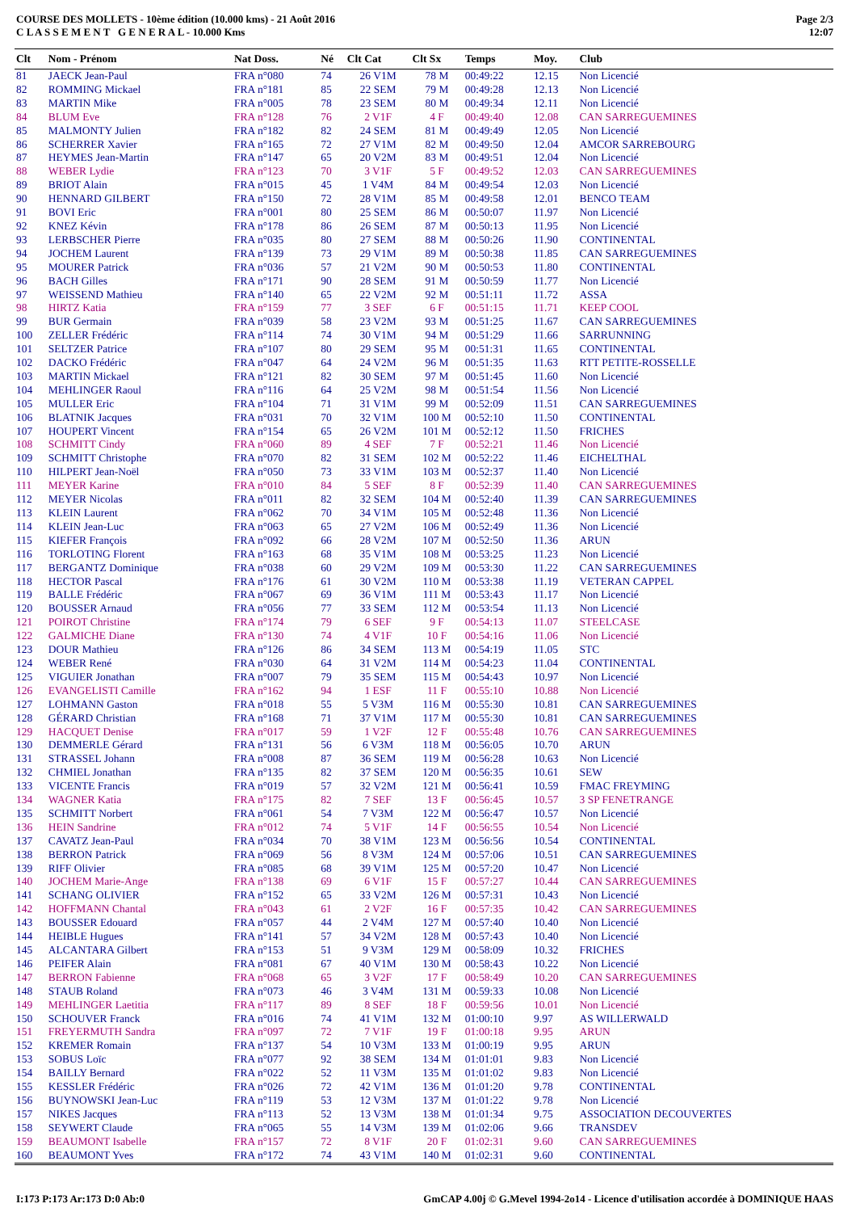COURSE DES MOLLETS - 10ème édition (10.000 kms) - 21 Août 2016
C L A S S E M E N T G E N E R A L - 10.000 Kms
Page 2/3
12:07
| Clt | Nom - Prénom | Nat Doss. | Né | Clt Cat | Clt Sx | Temps | Moy. | Club |
| --- | --- | --- | --- | --- | --- | --- | --- | --- |
| 81 | JAECK Jean-Paul | FRA n°080 | 74 | 26 V1M | 78 M | 00:49:22 | 12.15 | Non Licencié |
| 82 | ROMMING Mickael | FRA n°181 | 85 | 22 SEM | 79 M | 00:49:28 | 12.13 | Non Licencié |
| 83 | MARTIN Mike | FRA n°005 | 78 | 23 SEM | 80 M | 00:49:34 | 12.11 | Non Licencié |
| 84 | BLUM Eve | FRA n°128 | 76 | 2 V1F | 4 F | 00:49:40 | 12.08 | CAN SARREGUEMINES |
| 85 | MALMONTY Julien | FRA n°182 | 82 | 24 SEM | 81 M | 00:49:49 | 12.05 | Non Licencié |
| 86 | SCHERRER Xavier | FRA n°165 | 72 | 27 V1M | 82 M | 00:49:50 | 12.04 | AMCOR SARREBOURG |
| 87 | HEYMES Jean-Martin | FRA n°147 | 65 | 20 V2M | 83 M | 00:49:51 | 12.04 | Non Licencié |
| 88 | WEBER Lydie | FRA n°123 | 70 | 3 V1F | 5 F | 00:49:52 | 12.03 | CAN SARREGUEMINES |
| 89 | BRIOT Alain | FRA n°015 | 45 | 1 V4M | 84 M | 00:49:54 | 12.03 | Non Licencié |
| 90 | HENNARD GILBERT | FRA n°150 | 72 | 28 V1M | 85 M | 00:49:58 | 12.01 | BENCO TEAM |
| 91 | BOVI Eric | FRA n°001 | 80 | 25 SEM | 86 M | 00:50:07 | 11.97 | Non Licencié |
| 92 | KNEZ Kévin | FRA n°178 | 86 | 26 SEM | 87 M | 00:50:13 | 11.95 | Non Licencié |
| 93 | LERBSCHER Pierre | FRA n°035 | 80 | 27 SEM | 88 M | 00:50:26 | 11.90 | CONTINENTAL |
| 94 | JOCHEM Laurent | FRA n°139 | 73 | 29 V1M | 89 M | 00:50:38 | 11.85 | CAN SARREGUEMINES |
| 95 | MOURER Patrick | FRA n°036 | 57 | 21 V2M | 90 M | 00:50:53 | 11.80 | CONTINENTAL |
| 96 | BACH Gilles | FRA n°171 | 90 | 28 SEM | 91 M | 00:50:59 | 11.77 | Non Licencié |
| 97 | WEISSEND Mathieu | FRA n°140 | 65 | 22 V2M | 92 M | 00:51:11 | 11.72 | ASSA |
| 98 | HIRTZ Katia | FRA n°159 | 77 | 3 SEF | 6 F | 00:51:15 | 11.71 | KEEP COOL |
| 99 | BUR Germain | FRA n°039 | 58 | 23 V2M | 93 M | 00:51:25 | 11.67 | CAN SARREGUEMINES |
| 100 | ZELLER Frédéric | FRA n°114 | 74 | 30 V1M | 94 M | 00:51:29 | 11.66 | SARRUNNING |
| 101 | SELTZER Patrice | FRA n°107 | 80 | 29 SEM | 95 M | 00:51:31 | 11.65 | CONTINENTAL |
| 102 | DACKO Frédéric | FRA n°047 | 64 | 24 V2M | 96 M | 00:51:35 | 11.63 | RTT PETITE-ROSSELLE |
| 103 | MARTIN Mickael | FRA n°121 | 82 | 30 SEM | 97 M | 00:51:45 | 11.60 | Non Licencié |
| 104 | MEHLINGER Raoul | FRA n°116 | 64 | 25 V2M | 98 M | 00:51:54 | 11.56 | Non Licencié |
| 105 | MULLER Eric | FRA n°104 | 71 | 31 V1M | 99 M | 00:52:09 | 11.51 | CAN SARREGUEMINES |
| 106 | BLATNIK Jacques | FRA n°031 | 70 | 32 V1M | 100 M | 00:52:10 | 11.50 | CONTINENTAL |
| 107 | HOUPERT Vincent | FRA n°154 | 65 | 26 V2M | 101 M | 00:52:12 | 11.50 | FRICHES |
| 108 | SCHMITT Cindy | FRA n°060 | 89 | 4 SEF | 7 F | 00:52:21 | 11.46 | Non Licencié |
| 109 | SCHMITT Christophe | FRA n°070 | 82 | 31 SEM | 102 M | 00:52:22 | 11.46 | EICHELTHAL |
| 110 | HILPERT Jean-Noël | FRA n°050 | 73 | 33 V1M | 103 M | 00:52:37 | 11.40 | Non Licencié |
| 111 | MEYER Karine | FRA n°010 | 84 | 5 SEF | 8 F | 00:52:39 | 11.40 | CAN SARREGUEMINES |
| 112 | MEYER Nicolas | FRA n°011 | 82 | 32 SEM | 104 M | 00:52:40 | 11.39 | CAN SARREGUEMINES |
| 113 | KLEIN Laurent | FRA n°062 | 70 | 34 V1M | 105 M | 00:52:48 | 11.36 | Non Licencié |
| 114 | KLEIN Jean-Luc | FRA n°063 | 65 | 27 V2M | 106 M | 00:52:49 | 11.36 | Non Licencié |
| 115 | KIEFER François | FRA n°092 | 66 | 28 V2M | 107 M | 00:52:50 | 11.36 | ARUN |
| 116 | TORLOTING Florent | FRA n°163 | 68 | 35 V1M | 108 M | 00:53:25 | 11.23 | Non Licencié |
| 117 | BERGANTZ Dominique | FRA n°038 | 60 | 29 V2M | 109 M | 00:53:30 | 11.22 | CAN SARREGUEMINES |
| 118 | HECTOR Pascal | FRA n°176 | 61 | 30 V2M | 110 M | 00:53:38 | 11.19 | VETERAN CAPPEL |
| 119 | BALLE Frédéric | FRA n°067 | 69 | 36 V1M | 111 M | 00:53:43 | 11.17 | Non Licencié |
| 120 | BOUSSER Arnaud | FRA n°056 | 77 | 33 SEM | 112 M | 00:53:54 | 11.13 | Non Licencié |
| 121 | POIROT Christine | FRA n°174 | 79 | 6 SEF | 9 F | 00:54:13 | 11.07 | STEELCASE |
| 122 | GALMICHE Diane | FRA n°130 | 74 | 4 V1F | 10 F | 00:54:16 | 11.06 | Non Licencié |
| 123 | DOUR Mathieu | FRA n°126 | 86 | 34 SEM | 113 M | 00:54:19 | 11.05 | STC |
| 124 | WEBER René | FRA n°030 | 64 | 31 V2M | 114 M | 00:54:23 | 11.04 | CONTINENTAL |
| 125 | VIGUIER Jonathan | FRA n°007 | 79 | 35 SEM | 115 M | 00:54:43 | 10.97 | Non Licencié |
| 126 | EVANGELISTI Camille | FRA n°162 | 94 | 1 ESF | 11 F | 00:55:10 | 10.88 | Non Licencié |
| 127 | LOHMANN Gaston | FRA n°018 | 55 | 5 V3M | 116 M | 00:55:30 | 10.81 | CAN SARREGUEMINES |
| 128 | GÉRARD Christian | FRA n°168 | 71 | 37 V1M | 117 M | 00:55:30 | 10.81 | CAN SARREGUEMINES |
| 129 | HACQUET Denise | FRA n°017 | 59 | 1 V2F | 12 F | 00:55:48 | 10.76 | CAN SARREGUEMINES |
| 130 | DEMMERLE Gérard | FRA n°131 | 56 | 6 V3M | 118 M | 00:56:05 | 10.70 | ARUN |
| 131 | STRASSEL Johann | FRA n°008 | 87 | 36 SEM | 119 M | 00:56:28 | 10.63 | Non Licencié |
| 132 | CHMIEL Jonathan | FRA n°135 | 82 | 37 SEM | 120 M | 00:56:35 | 10.61 | SEW |
| 133 | VICENTE Francis | FRA n°019 | 57 | 32 V2M | 121 M | 00:56:41 | 10.59 | FMAC FREYMING |
| 134 | WAGNER Katia | FRA n°175 | 82 | 7 SEF | 13 F | 00:56:45 | 10.57 | 3 SP FENETRANGE |
| 135 | SCHMITT Norbert | FRA n°061 | 54 | 7 V3M | 122 M | 00:56:47 | 10.57 | Non Licencié |
| 136 | HEIN Sandrine | FRA n°012 | 74 | 5 V1F | 14 F | 00:56:55 | 10.54 | Non Licencié |
| 137 | CAVATZ Jean-Paul | FRA n°034 | 70 | 38 V1M | 123 M | 00:56:56 | 10.54 | CONTINENTAL |
| 138 | BERRON Patrick | FRA n°069 | 56 | 8 V3M | 124 M | 00:57:06 | 10.51 | CAN SARREGUEMINES |
| 139 | RIFF Olivier | FRA n°085 | 68 | 39 V1M | 125 M | 00:57:20 | 10.47 | Non Licencié |
| 140 | JOCHEM Marie-Ange | FRA n°138 | 69 | 6 V1F | 15 F | 00:57:27 | 10.44 | CAN SARREGUEMINES |
| 141 | SCHANG OLIVIER | FRA n°152 | 65 | 33 V2M | 126 M | 00:57:31 | 10.43 | Non Licencié |
| 142 | HOFFMANN Chantal | FRA n°043 | 61 | 2 V2F | 16 F | 00:57:35 | 10.42 | CAN SARREGUEMINES |
| 143 | BOUSSER Edouard | FRA n°057 | 44 | 2 V4M | 127 M | 00:57:40 | 10.40 | Non Licencié |
| 144 | HEIBLE Hugues | FRA n°141 | 57 | 34 V2M | 128 M | 00:57:43 | 10.40 | Non Licencié |
| 145 | ALCANTARA Gilbert | FRA n°153 | 51 | 9 V3M | 129 M | 00:58:09 | 10.32 | FRICHES |
| 146 | PEIFER Alain | FRA n°081 | 67 | 40 V1M | 130 M | 00:58:43 | 10.22 | Non Licencié |
| 147 | BERRON Fabienne | FRA n°068 | 65 | 3 V2F | 17 F | 00:58:49 | 10.20 | CAN SARREGUEMINES |
| 148 | STAUB Roland | FRA n°073 | 46 | 3 V4M | 131 M | 00:59:33 | 10.08 | Non Licencié |
| 149 | MEHLINGER Laetitia | FRA n°117 | 89 | 8 SEF | 18 F | 00:59:56 | 10.01 | Non Licencié |
| 150 | SCHOUVER Franck | FRA n°016 | 74 | 41 V1M | 132 M | 01:00:10 | 9.97 | AS WILLERWALD |
| 151 | FREYERMUTH Sandra | FRA n°097 | 72 | 7 V1F | 19 F | 01:00:18 | 9.95 | ARUN |
| 152 | KREMER Romain | FRA n°137 | 54 | 10 V3M | 133 M | 01:00:19 | 9.95 | ARUN |
| 153 | SOBUS Loïc | FRA n°077 | 92 | 38 SEM | 134 M | 01:01:01 | 9.83 | Non Licencié |
| 154 | BAILLY Bernard | FRA n°022 | 52 | 11 V3M | 135 M | 01:01:02 | 9.83 | Non Licencié |
| 155 | KESSLER Frédéric | FRA n°026 | 72 | 42 V1M | 136 M | 01:01:20 | 9.78 | CONTINENTAL |
| 156 | BUYNOWSKI Jean-Luc | FRA n°119 | 53 | 12 V3M | 137 M | 01:01:22 | 9.78 | Non Licencié |
| 157 | NIKES Jacques | FRA n°113 | 52 | 13 V3M | 138 M | 01:01:34 | 9.75 | ASSOCIATION DECOUVERTES |
| 158 | SEYWERT Claude | FRA n°065 | 55 | 14 V3M | 139 M | 01:02:06 | 9.66 | TRANSDEV |
| 159 | BEAUMONT Isabelle | FRA n°157 | 72 | 8 V1F | 20 F | 01:02:31 | 9.60 | CAN SARREGUEMINES |
| 160 | BEAUMONT Yves | FRA n°172 | 74 | 43 V1M | 140 M | 01:02:31 | 9.60 | CONTINENTAL |
I:173 P:173 Ar:173 D:0 Ab:0 GmCAP 4.00j © G.Mevel 1994-2o14 - Licence d'utilisation accordée à DOMINIQUE HAAS